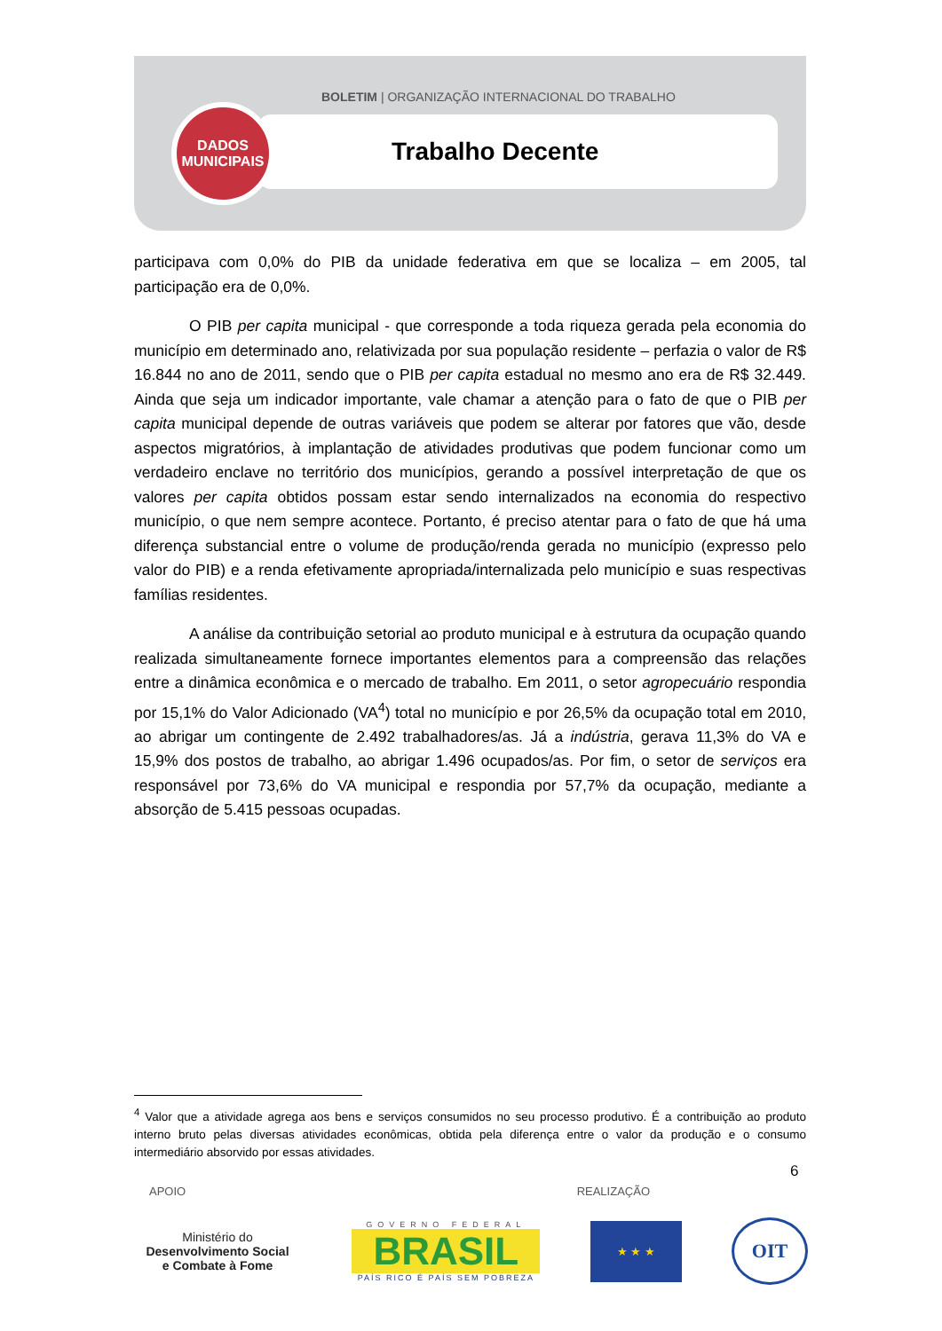BOLETIM | ORGANIZAÇÃO INTERNACIONAL DO TRABALHO
Trabalho Decente
DADOS
MUNICIPAIS
participava com 0,0% do PIB da unidade federativa em que se localiza – em 2005, tal participação era de 0,0%.
O PIB per capita municipal - que corresponde a toda riqueza gerada pela economia do município em determinado ano, relativizada por sua população residente – perfazia o valor de R$ 16.844 no ano de 2011, sendo que o PIB per capita estadual no mesmo ano era de R$ 32.449. Ainda que seja um indicador importante, vale chamar a atenção para o fato de que o PIB per capita municipal depende de outras variáveis que podem se alterar por fatores que vão, desde aspectos migratórios, à implantação de atividades produtivas que podem funcionar como um verdadeiro enclave no território dos municípios, gerando a possível interpretação de que os valores per capita obtidos possam estar sendo internalizados na economia do respectivo município, o que nem sempre acontece. Portanto, é preciso atentar para o fato de que há uma diferença substancial entre o volume de produção/renda gerada no município (expresso pelo valor do PIB) e a renda efetivamente apropriada/internalizada pelo município e suas respectivas famílias residentes.
A análise da contribuição setorial ao produto municipal e à estrutura da ocupação quando realizada simultaneamente fornece importantes elementos para a compreensão das relações entre a dinâmica econômica e o mercado de trabalho. Em 2011, o setor agropecuário respondia por 15,1% do Valor Adicionado (VA<sup>4</sup>) total no município e por 26,5% da ocupação total em 2010, ao abrigar um contingente de 2.492 trabalhadores/as. Já a indústria, gerava 11,3% do VA e 15,9% dos postos de trabalho, ao abrigar 1.496 ocupados/as. Por fim, o setor de serviços era responsável por 73,6% do VA municipal e respondia por 57,7% da ocupação, mediante a absorção de 5.415 pessoas ocupadas.
<sup>4</sup> Valor que a atividade agrega aos bens e serviços consumidos no seu processo produtivo. É a contribuição ao produto interno bruto pelas diversas atividades econômicas, obtida pela diferença entre o valor da produção e o consumo intermediário absorvido por essas atividades.
6
APOIO REALIZAÇÃO
Ministério do
Desenvolvimento Social
e Combate à Fome
GOVERNO FEDERAL
BRASIL
PAÍS RICO É PAÍS SEM POBREZA
★ ★ ★
OIT